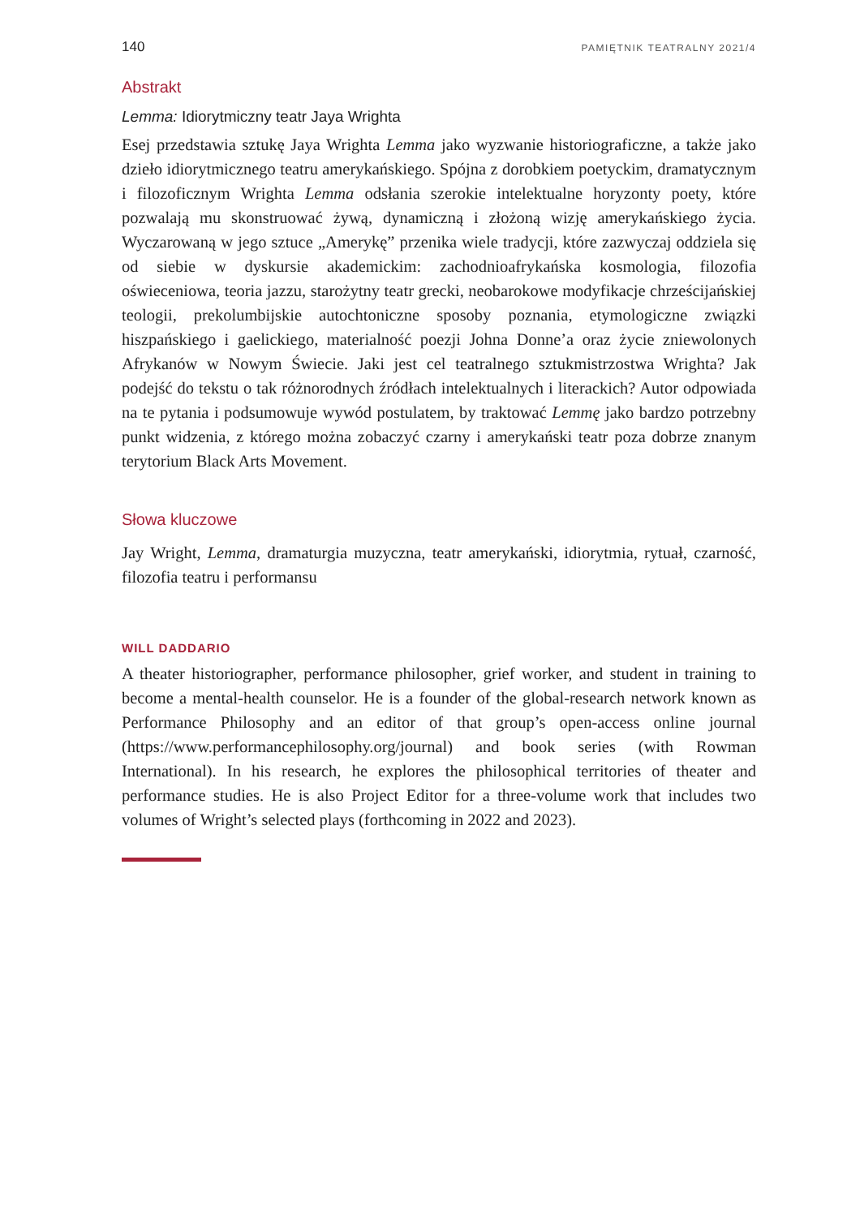140 PAMIĘTNIK TEATRALNY 2021/4
Abstrakt
Lemma: Idiorytmiczny teatr Jaya Wrighta
Esej przedstawia sztukę Jaya Wrighta Lemma jako wyzwanie historiograficzne, a także jako dzieło idiorytmicznego teatru amerykańskiego. Spójna z dorobkiem poetyckim, dramatycznym i filozoficznym Wrighta Lemma odsłania szerokie intelektualne horyzonty poety, które pozwalają mu skonstruować żywą, dynamiczną i złożoną wizję amerykańskiego życia. Wyczarowaną w jego sztuce „Amerykę” przenika wiele tradycji, które zazwyczaj oddziela się od siebie w dyskursie akademickim: zachodnioafrykańska kosmologia, filozofia oświeceniowa, teoria jazzu, starożytny teatr grecki, neobarokowe modyfikacje chrześcijańskiej teologii, prekolumbijskie autochtoniczne sposoby poznania, etymologiczne związki hiszpańskiego i gaelickiego, materialność poezji Johna Donne’a oraz życie zniewolonych Afrykanów w Nowym Świecie. Jaki jest cel teatralnego sztukmistrzostwa Wrighta? Jak podejść do tekstu o tak różnorodnych źródłach intelektualnych i literackich? Autor odpowiada na te pytania i podsumowuje wywód postulatem, by traktować Lemmę jako bardzo potrzebny punkt widzenia, z którego można zobaczyć czarny i amerykański teatr poza dobrze znanym terytorium Black Arts Movement.
Słowa kluczowe
Jay Wright, Lemma, dramaturgia muzyczna, teatr amerykański, idiorytmia, rytuał, czarność, filozofia teatru i performansu
WILL DADDARIO
A theater historiographer, performance philosopher, grief worker, and student in training to become a mental-health counselor. He is a founder of the global-research network known as Performance Philosophy and an editor of that group’s open-access online journal (https://www.performancephilosophy.org/journal) and book series (with Rowman International). In his research, he explores the philosophical territories of theater and performance studies. He is also Project Editor for a three-volume work that includes two volumes of Wright’s selected plays (forthcoming in 2022 and 2023).